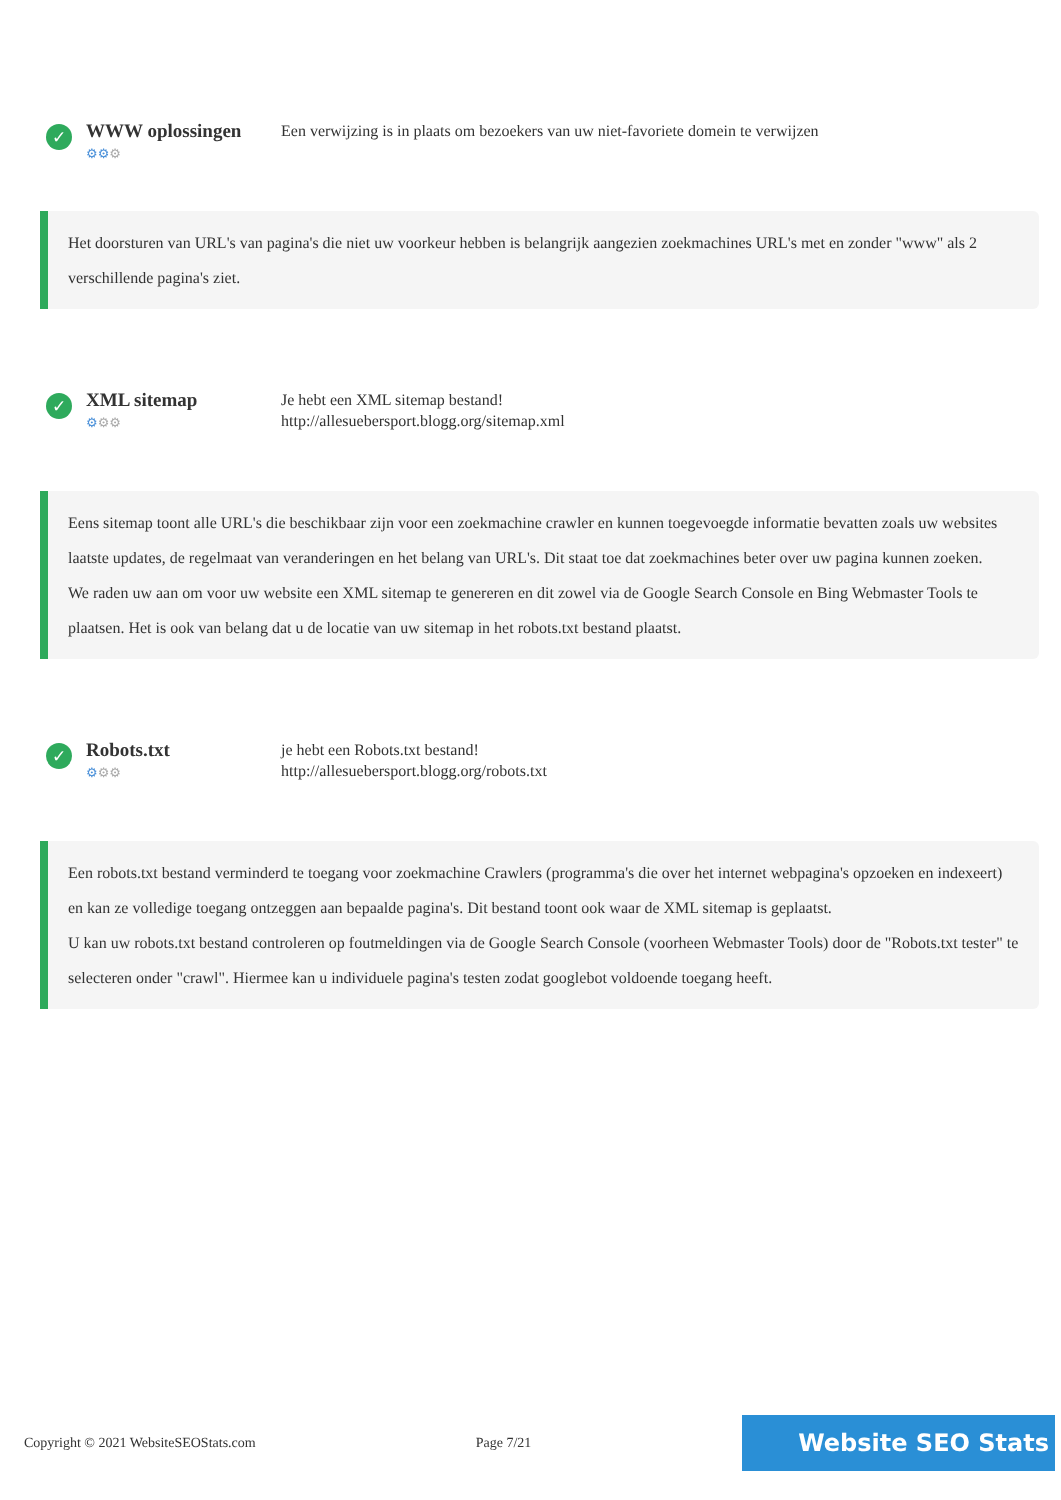✓
WWW oplossingen
⚙⚙⚙
Een verwijzing is in plaats om bezoekers van uw niet-favoriete domein te verwijzen
Het doorsturen van URL's van pagina's die niet uw voorkeur hebben is belangrijk aangezien zoekmachines URL's met en zonder "www" als 2 verschillende pagina's ziet.
✓
XML sitemap
⚙⚙⚙
Je hebt een XML sitemap bestand!
http://allesuebersport.blogg.org/sitemap.xml
Eens sitemap toont alle URL's die beschikbaar zijn voor een zoekmachine crawler en kunnen toegevoegde informatie bevatten zoals uw websites laatste updates, de regelmaat van veranderingen en het belang van URL's. Dit staat toe dat zoekmachines beter over uw pagina kunnen zoeken.
We raden uw aan om voor uw website een XML sitemap te genereren en dit zowel via de Google Search Console en Bing Webmaster Tools te plaatsen. Het is ook van belang dat u de locatie van uw sitemap in het robots.txt bestand plaatst.
✓
Robots.txt
⚙⚙⚙
je hebt een Robots.txt bestand!
http://allesuebersport.blogg.org/robots.txt
Een robots.txt bestand verminderd te toegang voor zoekmachine Crawlers (programma's die over het internet webpagina's opzoeken en indexeert) en kan ze volledige toegang ontzeggen aan bepaalde pagina's. Dit bestand toont ook waar de XML sitemap is geplaatst.
U kan uw robots.txt bestand controleren op foutmeldingen via de Google Search Console (voorheen Webmaster Tools) door de "Robots.txt tester" te selecteren onder "crawl". Hiermee kan u individuele pagina's testen zodat googlebot voldoende toegang heeft.
Copyright © 2021 WebsiteSEOStats.com Page 7/21
Website SEO Stats